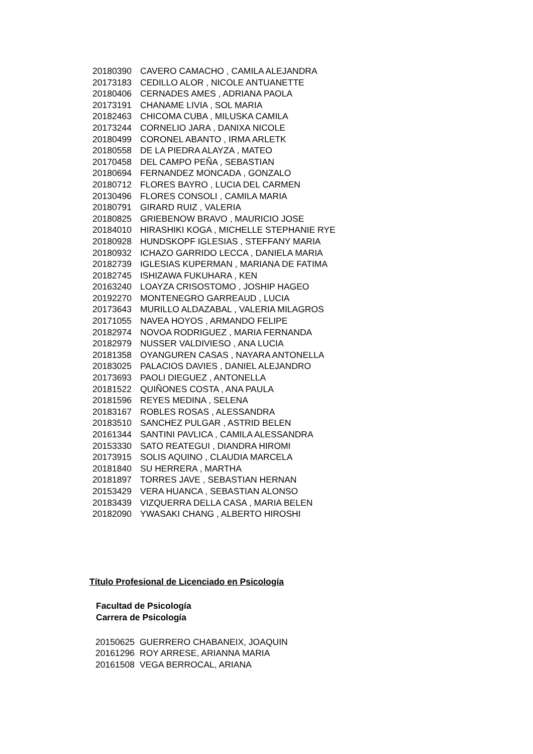20180390 CAVERO CAMACHO , CAMILA ALEJANDRA
20173183 CEDILLO ALOR , NICOLE ANTUANETTE
20180406 CERNADES AMES , ADRIANA PAOLA
20173191 CHANAME LIVIA , SOL MARIA
20182463 CHICOMA CUBA , MILUSKA CAMILA
20173244 CORNELIO JARA , DANIXA NICOLE
20180499 CORONEL ABANTO , IRMA ARLETK
20180558 DE LA PIEDRA ALAYZA , MATEO
20170458 DEL CAMPO PEÑA , SEBASTIAN
20180694 FERNANDEZ MONCADA , GONZALO
20180712 FLORES BAYRO , LUCIA DEL CARMEN
20130496 FLORES CONSOLI , CAMILA MARIA
20180791 GIRARD RUIZ , VALERIA
20180825 GRIEBENOW BRAVO , MAURICIO JOSE
20184010 HIRASHIKI KOGA , MICHELLE STEPHANIE RYE
20180928 HUNDSKOPF IGLESIAS , STEFFANY MARIA
20180932 ICHAZO GARRIDO LECCA , DANIELA MARIA
20182739 IGLESIAS KUPERMAN , MARIANA DE FATIMA
20182745 ISHIZAWA FUKUHARA , KEN
20163240 LOAYZA CRISOSTOMO , JOSHIP HAGEO
20192270 MONTENEGRO GARREAUD , LUCIA
20173643 MURILLO ALDAZABAL , VALERIA MILAGROS
20171055 NAVEA HOYOS , ARMANDO FELIPE
20182974 NOVOA RODRIGUEZ , MARIA FERNANDA
20182979 NUSSER VALDIVIESO , ANA LUCIA
20181358 OYANGUREN CASAS , NAYARA ANTONELLA
20183025 PALACIOS DAVIES , DANIEL ALEJANDRO
20173693 PAOLI DIEGUEZ , ANTONELLA
20181522 QUIÑONES COSTA , ANA PAULA
20181596 REYES MEDINA , SELENA
20183167 ROBLES ROSAS , ALESSANDRA
20183510 SANCHEZ PULGAR , ASTRID BELEN
20161344 SANTINI PAVLICA , CAMILA ALESSANDRA
20153330 SATO REATEGUI , DIANDRA HIROMI
20173915 SOLIS AQUINO , CLAUDIA MARCELA
20181840 SU HERRERA , MARTHA
20181897 TORRES JAVE , SEBASTIAN HERNAN
20153429 VERA HUANCA , SEBASTIAN ALONSO
20183439 VIZQUERRA DELLA CASA , MARIA BELEN
20182090 YWASAKI CHANG , ALBERTO HIROSHI
Título Profesional de Licenciado en Psicología
Facultad de Psicología
Carrera de Psicología
20150625 GUERRERO CHABANEIX, JOAQUIN
20161296 ROY ARRESE, ARIANNA MARIA
20161508 VEGA BERROCAL, ARIANA